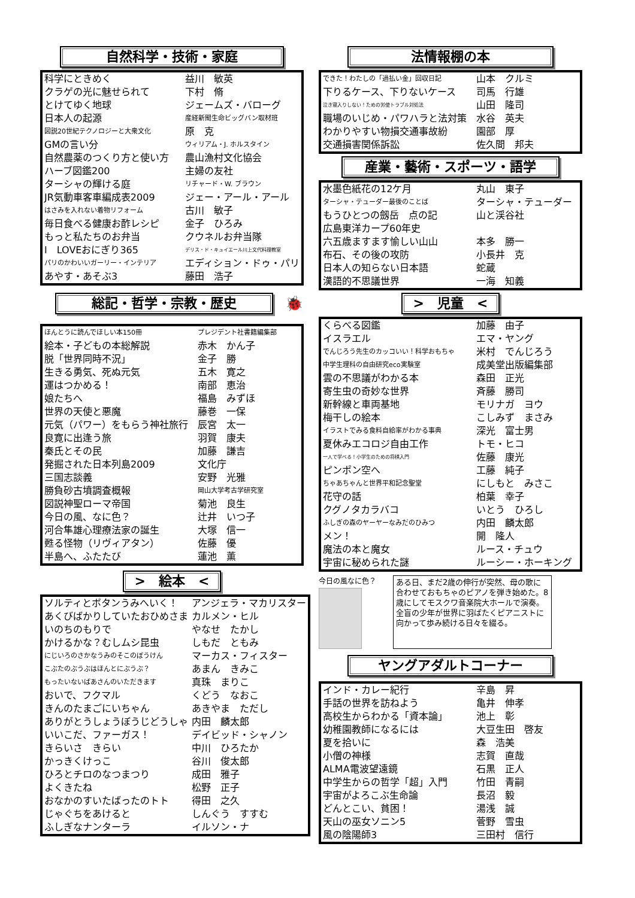自然科学・技術・家庭
| 科学にときめく | 益川 敏英 |
| クラゲの光に魅せられて | 下村 脩 |
| とけてゆく地球 | ジェームズ・バローグ |
| 日本人の起源 | 産経新聞生命ビッグバン取材班 |
| 図説20世紀テクノロジーと大衆文化 | 原 克 |
| GMの言い分 | ウィリアム・J. ホルスタイン |
| 自然農薬のつくり方と使い方 | 農山漁村文化協会 |
| ハーブ図鑑200 | 主婦の友社 |
| ターシャの輝ける庭 | リチャード・W. ブラウン |
| JR気動車客車編成表2009 | ジェー・アール・アール |
| はさみを入れない着物リフォーム | 古川 敏子 |
| 毎日食べる健康お酢レシピ | 金子 ひろみ |
| もっと私たちのお弁当 | クウネルお弁当隊 |
| I LOVEおにぎり365 | デリス・ド・キュイエール川上文代料理教室 |
| パリのかわいいガーリー・インテリア | エディション・ドゥ・パリ |
| あやす・あそぶ3 | 藤田 浩子 |
総記・哲学・宗教・歴史
🐞
| ほんとうに読んでほしい本150冊 | プレジデント社書籍編集部 |
| 絵本・子どもの本総解説 | 赤木 かん子 |
| 脱「世界同時不況」 | 金子 勝 |
| 生きる勇気、死ぬ元気 | 五木 寛之 |
| 運はつかめる！ | 南部 恵治 |
| 娘たちへ | 福島 みずほ |
| 世界の天使と悪魔 | 藤巻 一保 |
| 元気（パワー）をもらう神社旅行 | 辰宮 太一 |
| 良寛に出逢う旅 | 羽賀 康夫 |
| 秦氏とその民 | 加藤 謙吉 |
| 発掘された日本列島2009 | 文化庁 |
| 三国志談義 | 安野 光雅 |
| 勝負砂古墳調査概報 | 岡山大学考古学研究室 |
| 図説神聖ローマ帝国 | 菊池 良生 |
| 今日の風、なに色？ | 辻井 いつ子 |
| 河合隼雄心理療法家の誕生 | 大塚 信一 |
| 甦る怪物（リヴィアタン） | 佐藤 優 |
| 半島へ、ふたたび | 蓮池 薫 |
>　絵本　<
| ソルティとボタンうみへいく！ | アンジェラ・マカリスター |
| あくびばかりしていたおひめさま | カルメン・ヒル |
| いのちのもりで | やなせ たかし |
| かけるかな？むしムシ昆虫 | しもだ ともみ |
| にじいろのさかなうみのそこのぼうけん | マーカス・フィスター |
| こぶたのぶうぶはほんとにぶうぶ？ | あまん きみこ |
| もったいないばあさんのいただきます | 真珠 まりこ |
| おいで、フクマル | くどう なおこ |
| きんのたまごにいちゃん | あきやま ただし |
| ありがとうしょうぼうじどうしゃ | 内田 麟太郎 |
| いいこだ、ファーガス！ | デイビッド・シャノン |
| きらいさ きらい | 中川 ひろたか |
| かっきくけっこ | 谷川 俊太郎 |
| ひろとチロのなつまつり | 成田 雅子 |
| よくきたね | 松野 正子 |
| おなかのすいたばったのトト | 得田 之久 |
| じゃぐちをあけると | しんぐう すすむ |
| ふしぎなナンターラ | イルソン・ナ |
法情報棚の本
| できた！わたしの「過払い金」回収日記 | 山本 クルミ |
| 下りるケース、下りないケース | 司馬 行雄 |
| 泣き寝入りしない！ための労使トラブル対処法 | 山田 隆司 |
| 職場のいじめ・パワハラと法対策 | 水谷 英夫 |
| わかりやすい物損交通事故紛 | 園部 厚 |
| 交通損害関係訴訟 | 佐久間 邦夫 |
産業・藝術・スポーツ・語学
| 水墨色紙花の12ケ月 | 丸山 東子 |
| ターシャ・テューダー最後のことば | ターシャ・テューダー |
| もうひとつの劔岳 点の記 | 山と渓谷社 |
| 広島東洋カープ60年史 | |
| 六五歳ますます愉しい山山 | 本多 勝一 |
| 布石、その後の攻防 | 小長井 克 |
| 日本人の知らない日本語 | 蛇蔵 |
| 漢語的不思議世界 | 一海 知義 |
>　児童　<
| くらべる図鑑 | 加藤 由子 |
| イスラエル | エマ・ヤング |
| でんじろう先生のカッコいい！科学おもちゃ | 米村 でんじろう |
| 中学生理科の自由研究eco実験室 | 成美堂出版編集部 |
| 雲の不思議がわかる本 | 森田 正光 |
| 寄生虫の奇妙な世界 | 斉藤 勝司 |
| 新幹線と車両基地 | モリナガ ヨウ |
| 梅干しの絵本 | こしみず まさみ |
| イラストでみる食料自給率がわかる事典 | 深光 富士男 |
| 夏休みエコロジ自由工作 | トモ・ヒコ |
| 一人で学べる！小学生のための将棋入門 | 佐藤 康光 |
| ピンポン空へ | 工藤 純子 |
| ちゃあちゃんと世界平和記念聖堂 | にしもと みさこ |
| 花守の話 | 柏葉 幸子 |
| クグノタカラバコ | いとう ひろし |
| ふしぎの森のヤーヤーなみだのひみつ | 内田 麟太郎 |
| メン！ | 開 隆人 |
| 魔法の本と魔女 | ルース・チュウ |
| 宇宙に秘められた謎 | ルーシー・ホーキング |
今日の風なに色？
ある日、まだ2歳の伸行が突然、母の歌に合わせておもちゃのピアノを弾き始めた。8歳にしてモスクワ音楽院大ホールで演奏。全盲の少年が世界に羽ばたくピアニストに向かって歩み続ける日々を綴る。
ヤングアダルトコーナー
| インド・カレー紀行 | 辛島 昇 |
| 手話の世界を訪ねよう | 亀井 伸孝 |
| 高校生からわかる「資本論」 | 池上 彰 |
| 幼稚園教師になるには | 大豆生田 啓友 |
| 夏を拾いに | 森 浩美 |
| 小僧の神様 | 志賀 直哉 |
| ALMA電波望遠鏡 | 石黒 正人 |
| 中学生からの哲学「超」入門 | 竹田 青嗣 |
| 宇宙がよろこぶ生命論 | 長沼 毅 |
| どんとこい、貧困！ | 湯浅 誠 |
| 天山の巫女ソニン5 | 菅野 雪虫 |
| 風の陰陽師3 | 三田村 信行 |